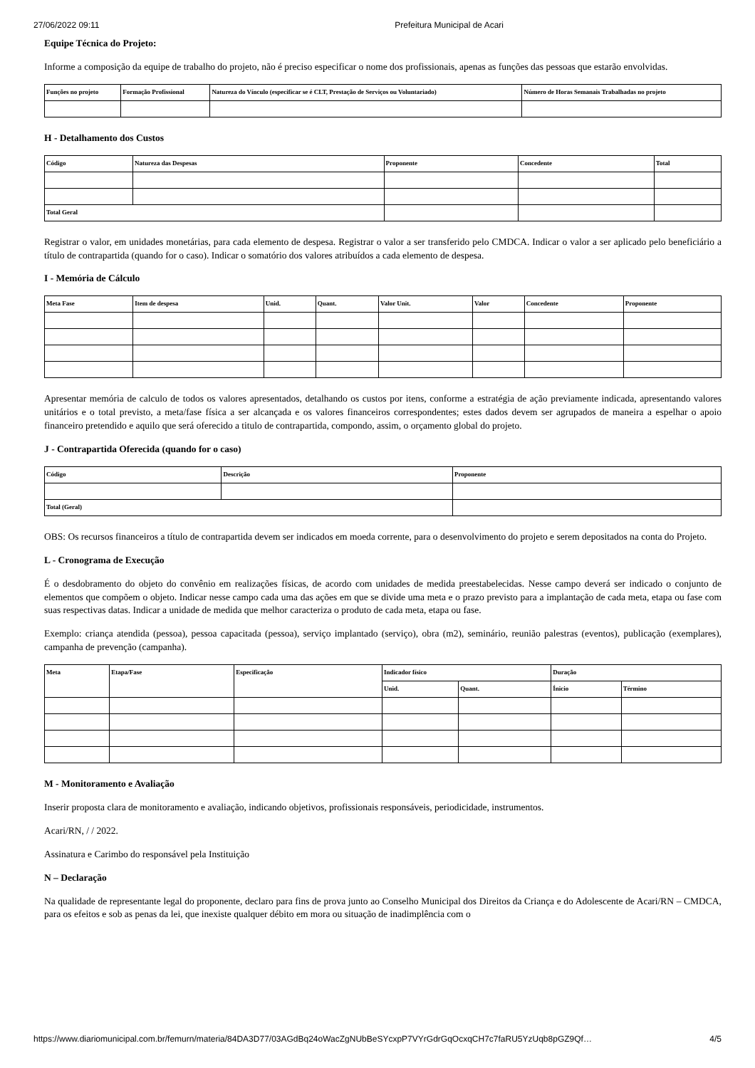27/06/2022 09:11 Prefeitura Municipal de Acari
Equipe Técnica do Projeto:
Informe a composição da equipe de trabalho do projeto, não é preciso especificar o nome dos profissionais, apenas as funções das pessoas que estarão envolvidas.
| Funções no projeto | Formação Profissional | Natureza do Vínculo (especificar se é CLT, Prestação de Serviços ou Voluntariado) | Número de Horas Semanais Trabalhadas no projeto |
| --- | --- | --- | --- |
H - Detalhamento dos Custos
| Código | Natureza das Despesas | Proponente | Concedente | Total |
| --- | --- | --- | --- | --- |
| Total Geral | | | | |
Registrar o valor, em unidades monetárias, para cada elemento de despesa. Registrar o valor a ser transferido pelo CMDCA. Indicar o valor a ser aplicado pelo beneficiário a título de contrapartida (quando for o caso). Indicar o somatório dos valores atribuídos a cada elemento de despesa.
I - Memória de Cálculo
| Meta Fase | Item de despesa | Unid. | Quant. | Valor Unit. | Valor | Concedente | Proponente |
| --- | --- | --- | --- | --- | --- | --- | --- |
Apresentar memória de calculo de todos os valores apresentados, detalhando os custos por itens, conforme a estratégia de ação previamente indicada, apresentando valores unitários e o total previsto, a meta/fase física a ser alcançada e os valores financeiros correspondentes; estes dados devem ser agrupados de maneira a espelhar o apoio financeiro pretendido e aquilo que será oferecido a titulo de contrapartida, compondo, assim, o orçamento global do projeto.
J - Contrapartida Oferecida (quando for o caso)
| Código | Descrição | Proponente |
| --- | --- | --- |
| Total (Geral) | | |
OBS: Os recursos financeiros a título de contrapartida devem ser indicados em moeda corrente, para o desenvolvimento do projeto e serem depositados na conta do Projeto.
L - Cronograma de Execução
É o desdobramento do objeto do convênio em realizações físicas, de acordo com unidades de medida preestabelecidas. Nesse campo deverá ser indicado o conjunto de elementos que compõem o objeto. Indicar nesse campo cada uma das ações em que se divide uma meta e o prazo previsto para a implantação de cada meta, etapa ou fase com suas respectivas datas. Indicar a unidade de medida que melhor caracteriza o produto de cada meta, etapa ou fase.
Exemplo: criança atendida (pessoa), pessoa capacitada (pessoa), serviço implantado (serviço), obra (m2), seminário, reunião palestras (eventos), publicação (exemplares), campanha de prevenção (campanha).
| Meta | Etapa/Fase | Especificação | Indicador físico | | Duração | |
| --- | --- | --- | --- | --- | --- | --- |
| | | | Unid. | Quant. | Ínicio | Término |
M - Monitoramento e Avaliação
Inserir proposta clara de monitoramento e avaliação, indicando objetivos, profissionais responsáveis, periodicidade, instrumentos.
Acari/RN, / / 2022.
Assinatura e Carimbo do responsável pela Instituição
N – Declaração
Na qualidade de representante legal do proponente, declaro para fins de prova junto ao Conselho Municipal dos Direitos da Criança e do Adolescente de Acari/RN – CMDCA, para os efeitos e sob as penas da lei, que inexiste qualquer débito em mora ou situação de inadimplência com o
https://www.diariomunicipal.com.br/femurn/materia/84DA3D77/03AGdBq24oWacZgNUbBeSYcxpP7VYrGdrGqOcxqCH7c7faRU5YzUqb8pGZ9Qf… 4/5